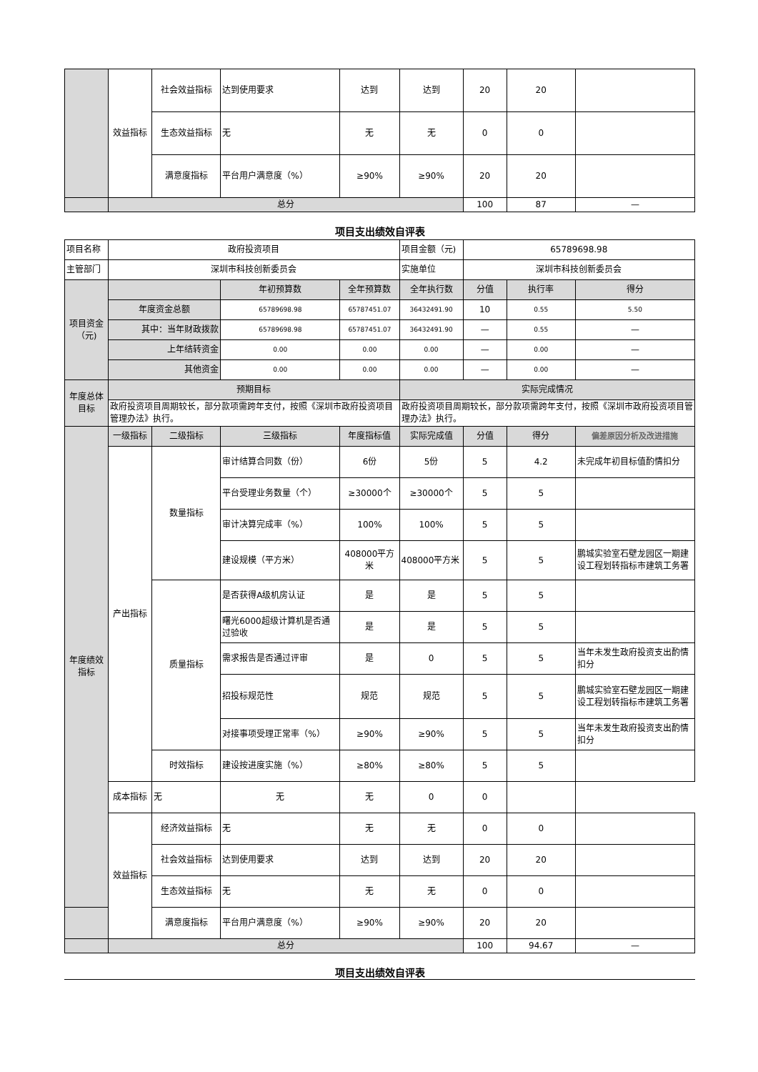| | 效益指标 | 社会效益指标 | 达到使用要求 | 达到 | 达到 | 20 | 20 | |
| | | 生态效益指标 | 无 | 无 | 无 | 0 | 0 | |
| | | 满意度指标 | 平台用户满意度（%） | ≥90% | ≥90% | 20 | 20 | |
| | 总分 | | | | | 100 | 87 | — |
项目支出绩效自评表
| 项目名称 | 政府投资项目 | | | | 项目金额（元) | 65789698.98 | | |
| 主管部门 | 深圳市科技创新委员会 | | | | 实施单位 | 深圳市科技创新委员会 | | |
| 项目资金（元) | | | 年初预算数 | 全年预算数 | 全年执行数 | 分值 | 执行率 | 得分 |
| | 年度资金总额 | | 65789698.98 | 65787451.07 | 36432491.90 | 10 | 0.55 | 5.50 |
| | 其中：当年财政拨款 | | 65789698.98 | 65787451.07 | 36432491.90 | — | 0.55 | — |
| | 上年结转资金 | | 0.00 | 0.00 | 0.00 | — | 0.00 | — |
| | 其他资金 | | 0.00 | 0.00 | 0.00 | — | 0.00 | — |
| 年度总体目标 | 预期目标 | | | | 实际完成情况 | | | |
| | 政府投资项目周期较长，部分款项需跨年支付，按照《深圳市政府投资项目管理办法》执行。 | | | | 政府投资项目周期较长，部分款项需跨年支付，按照《深圳市政府投资项目管理办法》执行。 | | | |
| 年度绩效指标 | 一级指标 | 二级指标 | 三级指标 | 年度指标值 | 实际完成值 | 分值 | 得分 | 偏差原因分析及改进措施 |
| | 产出指标 | 数量指标 | 审计结算合同数（份） | 6份 | 5份 | 5 | 4.2 | 未完成年初目标值酌情扣分 |
| | | | 平台受理业务数量（个） | ≥30000个 | ≥30000个 | 5 | 5 | |
| | | | 审计决算完成率（%） | 100% | 100% | 5 | 5 | |
| | | | 建设规模（平方米） | 408000平方米 | 408000平方米 | 5 | 5 | 鹏城实验室石壁龙园区一期建设工程划转指标市建筑工务署 |
| | | 质量指标 | 是否获得A级机房认证 | 是 | 是 | 5 | 5 | |
| | | | 曙光6000超级计算机是否通过验收 | 是 | 是 | 5 | 5 | |
| | | | 需求报告是否通过评审 | 是 | 0 | 5 | 5 | 当年未发生政府投资支出酌情扣分 |
| | | | 招投标规范性 | 规范 | 规范 | 5 | 5 | 鹏城实验室石壁龙园区一期建设工程划转指标市建筑工务署 |
| | | | 对接事项受理正常率（%） | ≥90% | ≥90% | 5 | 5 | 当年未发生政府投资支出酌情扣分 |
| | | 时效指标 | 建设按进度实施（%） | ≥80% | ≥80% | 5 | 5 | |
| | 成本指标 | 无 | 无 | 无 | 0 | 0 | | |
| | 效益指标 | 经济效益指标 | 无 | 无 | 无 | 0 | 0 | |
| | | 社会效益指标 | 达到使用要求 | 达到 | 达到 | 20 | 20 | |
| | | 生态效益指标 | 无 | 无 | 无 | 0 | 0 | |
| | | 满意度指标 | 平台用户满意度（%） | ≥90% | ≥90% | 20 | 20 | |
| | 总分 | | | | | 100 | 94.67 | — |
项目支出绩效自评表